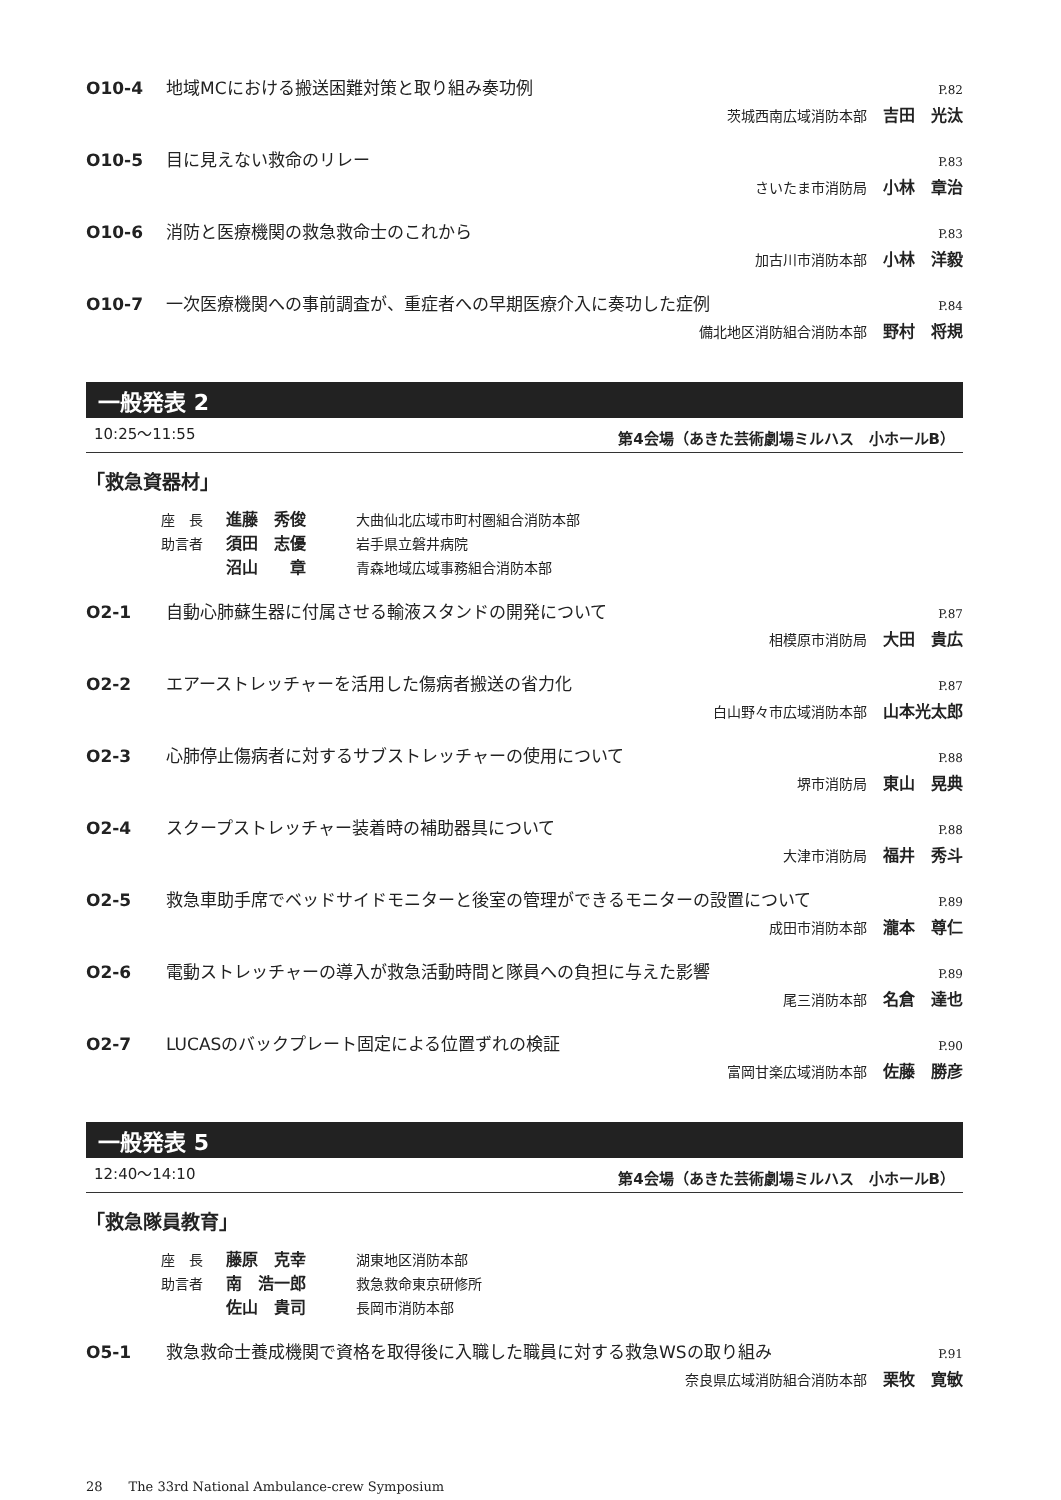O10-4 地域MCにおける搬送困難対策と取り組み奏功例 P.82
茨城西南広域消防本部 吉田　光汰
O10-5 目に見えない救命のリレー P.83
さいたま市消防局 小林　章治
O10-6 消防と医療機関の救急救命士のこれから P.83
加古川市消防本部 小林　洋毅
O10-7 一次医療機関への事前調査が、重症者への早期医療介入に奏功した症例 P.84
備北地区消防組合消防本部 野村　将規
一般発表 2
10:25〜11:55 第4会場（あきた芸術劇場ミルハス　小ホールB）
「救急資器材」
座　長 進藤　秀俊 大曲仙北広域市町村圏組合消防本部
助言者 須田　志優 岩手県立磐井病院
沼山　　章 青森地域広域事務組合消防本部
O2-1 自動心肺蘇生器に付属させる輸液スタンドの開発について P.87
相模原市消防局 大田　貴広
O2-2 エアーストレッチャーを活用した傷病者搬送の省力化 P.87
白山野々市広域消防本部 山本光太郎
O2-3 心肺停止傷病者に対するサブストレッチャーの使用について P.88
堺市消防局 東山　晃典
O2-4 スクープストレッチャー装着時の補助器具について P.88
大津市消防局 福井　秀斗
O2-5 救急車助手席でベッドサイドモニターと後室の管理ができるモニターの設置について P.89
成田市消防本部 瀧本　尊仁
O2-6 電動ストレッチャーの導入が救急活動時間と隊員への負担に与えた影響 P.89
尾三消防本部 名倉　達也
O2-7 LUCASのバックプレート固定による位置ずれの検証 P.90
富岡甘楽広域消防本部 佐藤　勝彦
一般発表 5
12:40〜14:10 第4会場（あきた芸術劇場ミルハス　小ホールB）
「救急隊員教育」
座　長 藤原　克幸 湖東地区消防本部
助言者 南　浩一郎 救急救命東京研修所
佐山　貴司 長岡市消防本部
O5-1 救急救命士養成機関で資格を取得後に入職した職員に対する救急WSの取り組み P.91
奈良県広域消防組合消防本部 栗牧　寛敏
28　　The 33rd National Ambulance-crew Symposium